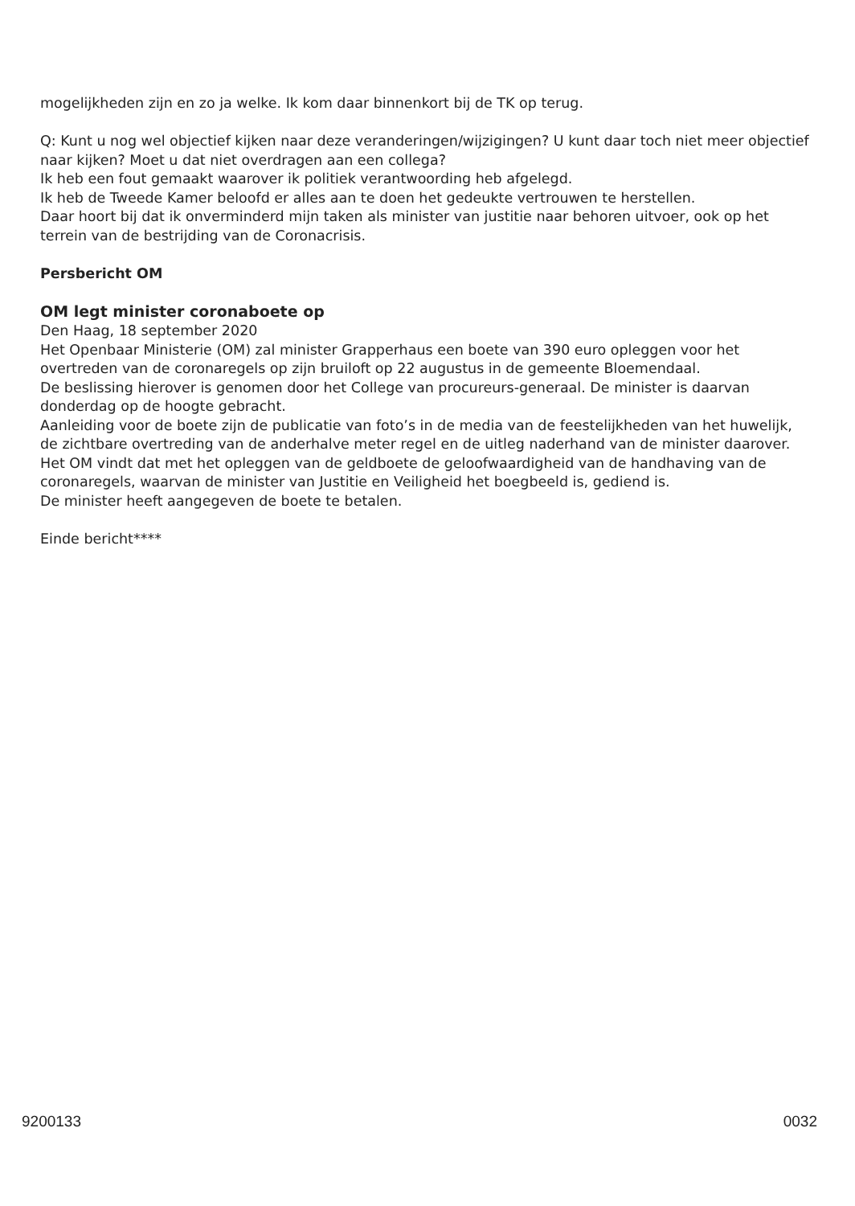mogelijkheden zijn en zo ja welke. Ik kom daar binnenkort bij de TK op terug.
Q: Kunt u nog wel objectief kijken naar deze veranderingen/wijzigingen? U kunt daar toch niet meer objectief naar kijken? Moet u dat niet overdragen aan een collega?
Ik heb een fout gemaakt waarover ik politiek verantwoording heb afgelegd.
Ik heb de Tweede Kamer beloofd er alles aan te doen het gedeukte vertrouwen te herstellen.
Daar hoort bij dat ik onverminderd mijn taken als minister van justitie naar behoren uitvoer, ook op het terrein van de bestrijding van de Coronacrisis.
Persbericht OM
OM legt minister coronaboete op
Den Haag, 18 september 2020
Het Openbaar Ministerie (OM) zal minister Grapperhaus een boete van 390 euro opleggen voor het overtreden van de coronaregels op zijn bruiloft op 22 augustus in de gemeente Bloemendaal.
De beslissing hierover is genomen door het College van procureurs-generaal. De minister is daarvan donderdag op de hoogte gebracht.
Aanleiding voor de boete zijn de publicatie van foto’s in de media van de feestelijkheden van het huwelijk, de zichtbare overtreding van de anderhalve meter regel en de uitleg naderhand van de minister daarover. Het OM vindt dat met het opleggen van de geldboete de geloofwaardigheid van de handhaving van de coronaregels, waarvan de minister van Justitie en Veiligheid het boegbeeld is, gediend is.
De minister heeft aangegeven de boete te betalen.
Einde bericht****
9200133 0032